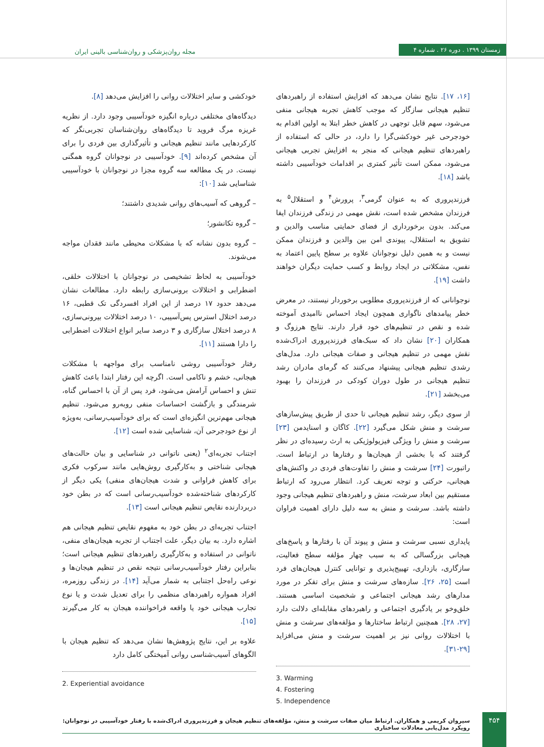زمستان ۱۳۹۹ . دوره ۲۶ . شماره ۴
مجله روان‌پزشکی و روان‌شناسی بالینی ایران
خودکشی و سایر اختلالات روانی را افزایش می‌دهد [۸].
دیدگاه‌های مختلفی درباره انگیزه خودآسیبی وجود دارد. از نظریه غریزه مرگ فروید تا دیدگاه‌های روان‌شناسان تجربی‌نگر که کارکردهایی مانند تنظیم هیجانی و تأثیرگذاری بین فردی را برای آن مشخص کرده‌اند [۹]. خودآسیبی در نوجوانان گروه همگنی نیست. در یک مطالعه سه گروه مجزا در نوجوانان با خودآسیبی شناسایی شد [۱۰]:
– گروهی که آسیب‌های روانی شدیدی داشتند؛
– گروه تکانشور؛
– گروه بدون نشانه که با مشکلات محیطی مانند فقدان مواجه می‌شوند.
خودآسیبی به لحاظ تشخیصی در نوجوانان با اختلالات خلقی، اضطرابی و اختلالات برونی‌سازی رابطه دارد. مطالعات نشان می‌دهد حدود ۱۷ درصد از این افراد افسردگی تک قطبی، ۱۶ درصد اختلال استرس پس‌آسیبی، ۱۰ درصد اختلالات بیرونی‌سازی، ۸ درصد اختلال سازگاری و ۳ درصد سایر انواع اختلالات اضطرابی را دارا هستند [۱۱].
رفتار خودآسیبی روشی نامناسب برای مواجهه با مشکلات هیجانی، خشم و ناکامی است. اگرچه این رفتار ابتدا باعث کاهش تنش و احساس آرامش می‌شود، فرد پس از آن با احساس گناه، شرمندگی و بازگشت احساسات منفی روبه‌رو می‌شود. تنظیم هیجانی مهم‌ترین انگیزه‌ای است که برای خودآسیب‌رسانی، به‌ویژه از نوع خودجرحی آن، شناسایی شده است [۱۲].
اجتناب تجربه‌ای<sup>۲</sup> (یعنی ناتوانی در شناسایی و بیان حالت‌های هیجانی شناختی و به‌کارگیری روش‌هایی مانند سرکوب فکری برای کاهش فراوانی و شدت هیجان‌های منفی) یکی دیگر از کارکردهای شناخته‌شده خودآسیب‌رسانی است که در بطن خود دربردارنده نقایص تنظیم هیجانی است [۱۳].
اجتناب تجربه‌ای در بطن خود به مفهوم نقایص تنظیم هیجانی هم اشاره دارد. به بیان دیگر، علت اجتناب از تجربه هیجان‌های منفی، ناتوانی در استفاده و به‌کارگیری راهبردهای تنظیم هیجانی است؛ بنابراین رفتار خودآسیب‌رسانی نتیجه نقص در تنظیم هیجان‌ها و نوعی راه‌حل اجتنابی به شمار می‌آید [۱۴]. در زندگی روزمره، افراد همواره راهبردهای منظمی را برای تعدیل شدت و یا نوع تجارب هیجانی خود یا واقعه فراخواننده هیجان به کار می‌گیرند [۱۵].
علاوه بر این، نتایج پژوهش‌ها نشان می‌دهد که تنظیم هیجان با الگوهای آسیب‌شناسی روانی آمیختگی کامل دارد
2. Experiential avoidance
[۱۶، ۱۷]. نتایج نشان می‌دهد که افزایش استفاده از راهبردهای تنظیم هیجانی سازگار که موجب کاهش تجربه هیجانی منفی می‌شود، سهم قابل توجهی در کاهش خطر ابتلا به اولین اقدام به خودجرحی غیر خودکشی‌گرا را دارد، در حالی که استفاده از راهبردهای تنظیم هیجانی که منجر به افزایش تجربی هیجانی می‌شود، ممکن است تأثیر کمتری بر اقدامات خودآسیبی داشته باشد [۱۸].
فرزندپروری که به عنوان گرمی<sup>۳</sup>، پرورش<sup>۴</sup> و استقلال<sup>۵</sup> به فرزندان مشخص شده است، نقش مهمی در زندگی فرزندان ایفا می‌کند. بدون برخورداری از فضای حمایتی مناسب والدین و تشویق به استقلال، پیوندی امن بین والدین و فرزندان ممکن نیست و به همین دلیل نوجوانان علاوه بر سطح پایین اعتماد به نفس، مشکلاتی در ایجاد روابط و کسب حمایت دیگران خواهند داشت [۱۹].
نوجوانانی که از فرزندپروری مطلوبی برخوردار نیستند، در معرض خطر پیامدهای ناگواری همچون ایجاد احساس ناامیدی آموخته شده و نقص در تنظیم‌های خود قرار دارند. نتایج هرزوگ و همکاران [۲۰] نشان داد که سبک‌های فرزندپروری ادراک‌شده نقش مهمی در تنظیم هیجانی و صفات هیجانی دارد. مدل‌های رشدی تنظیم هیجانی پیشنهاد می‌کنند که گرمای مادران رشد تنظیم هیجانی در طول دوران کودکی در فرزندان را بهبود می‌بخشد [۲۱].
از سوی دیگر، رشد تنظیم هیجانی تا حدی از طریق پیش‌سازهای سرشت و منش شکل می‌گیرد [۲۲]. کاگان و اسنایدمن [۲۳] سرشت و منش را ویژگی فیزیولوژیکی به ارث رسیده‌ای در نظر گرفتند که با بخشی از هیجان‌ها و رفتارها در ارتباط است. راتبورت [۲۴] سرشت و منش را تفاوت‌های فردی در واکنش‌های هیجانی، حرکتی و توجه تعریف کرد. انتظار می‌رود که ارتباط مستقیم بین ابعاد سرشت، منش و راهبردهای تنظیم هیجانی وجود داشته باشد. سرشت و منش به سه دلیل دارای اهمیت فراوان است:
پایداری نسبی سرشت و منش و پیوند آن با رفتارها و پاسخ‌های هیجانی بزرگسالی که به سبب چهار مؤلفه سطح فعالیت، سازگاری، بازداری، تهییج‌پذیری و توانایی کنترل هیجان‌های فرد است [۲۵، ۲۶]. سازه‌های سرشت و منش برای تفکر در مورد مدارهای رشد هیجانی اجتماعی و شخصیت اساسی هستند. خلق‌وخو بر یادگیری اجتماعی و راهبردهای مقابله‌ای دلالت دارد [۲۷، ۲۸]. همچنین ارتباط ساختارها و مؤلفه‌های سرشت و منش با اختلالات روانی نیز بر اهمیت سرشت و منش می‌افزاید [۲۹-۳۱].
3. Warming
4. Fostering
5. Independence
سیروان کریمی و همکاران. ارتباط میان صفات سرشت و منش، مؤلفه‌های تنظیم هیجان و فرزندپروری ادراک‌شده با رفتار خودآسیبی در نوجوانان: رویکرد مدل‌یابی معادلات ساختاری
۴۵۴